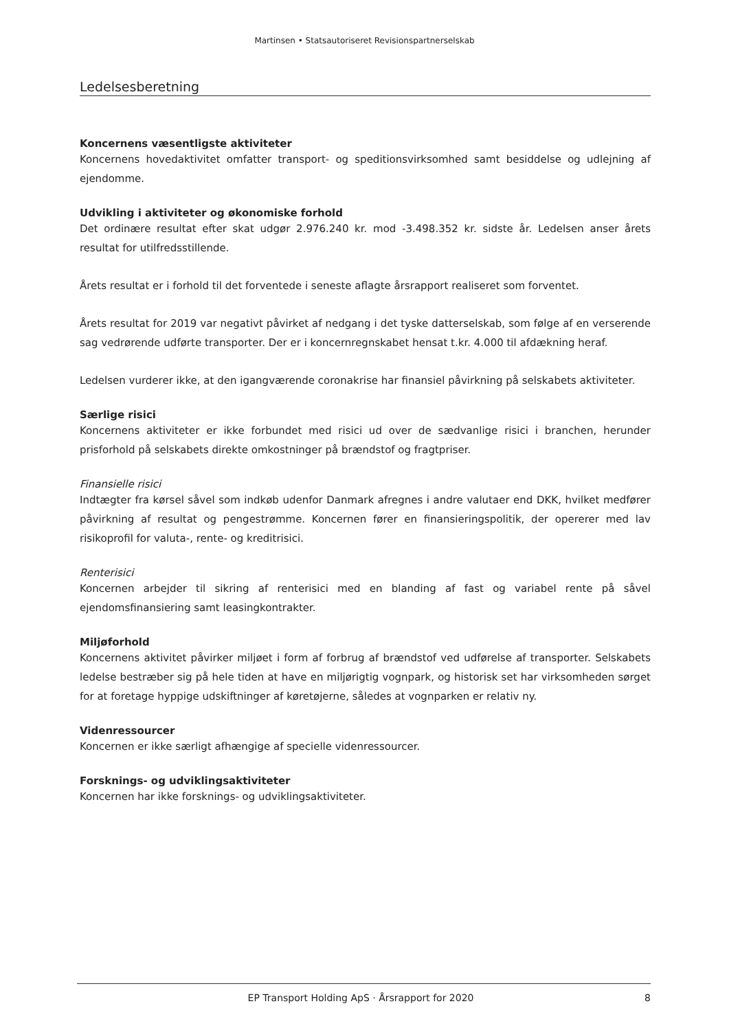Martinsen • Statsautoriseret Revisionspartnerselskab
Ledelsesberetning
Koncernens væsentligste aktiviteter
Koncernens hovedaktivitet omfatter transport- og speditionsvirksomhed samt besiddelse og udlejning af ejendomme.
Udvikling i aktiviteter og økonomiske forhold
Det ordinære resultat efter skat udgør 2.976.240 kr. mod -3.498.352 kr. sidste år. Ledelsen anser årets resultat for utilfredsstillende.
Årets resultat er i forhold til det forventede i seneste aflagte årsrapport realiseret som forventet.
Årets resultat for 2019 var negativt påvirket af nedgang i det tyske datterselskab, som følge af en verserende sag vedrørende udførte transporter. Der er i koncernregnskabet hensat t.kr. 4.000 til afdækning heraf.
Ledelsen vurderer ikke, at den igangværende coronakrise har finansiel påvirkning på selskabets aktiviteter.
Særlige risici
Koncernens aktiviteter er ikke forbundet med risici ud over de sædvanlige risici i branchen, herunder prisforhold på selskabets direkte omkostninger på brændstof og fragtpriser.
Finansielle risici
Indtægter fra kørsel såvel som indkøb udenfor Danmark afregnes i andre valutaer end DKK, hvilket medfører påvirkning af resultat og pengestrømme. Koncernen fører en finansieringspolitik, der opererer med lav risikoprofil for valuta-, rente- og kreditrisici.
Renterisici
Koncernen arbejder til sikring af renterisici med en blanding af fast og variabel rente på såvel ejendomsfinansiering samt leasingkontrakter.
Miljøforhold
Koncernens aktivitet påvirker miljøet i form af forbrug af brændstof ved udførelse af transporter. Selskabets ledelse bestræber sig på hele tiden at have en miljørigtig vognpark, og historisk set har virksomheden sørget for at foretage hyppige udskiftninger af køretøjerne, således at vognparken er relativ ny.
Videnressourcer
Koncernen er ikke særligt afhængige af specielle videnressourcer.
Forsknings- og udviklingsaktiviteter
Koncernen har ikke forsknings- og udviklingsaktiviteter.
EP Transport Holding ApS · Årsrapport for 2020 8